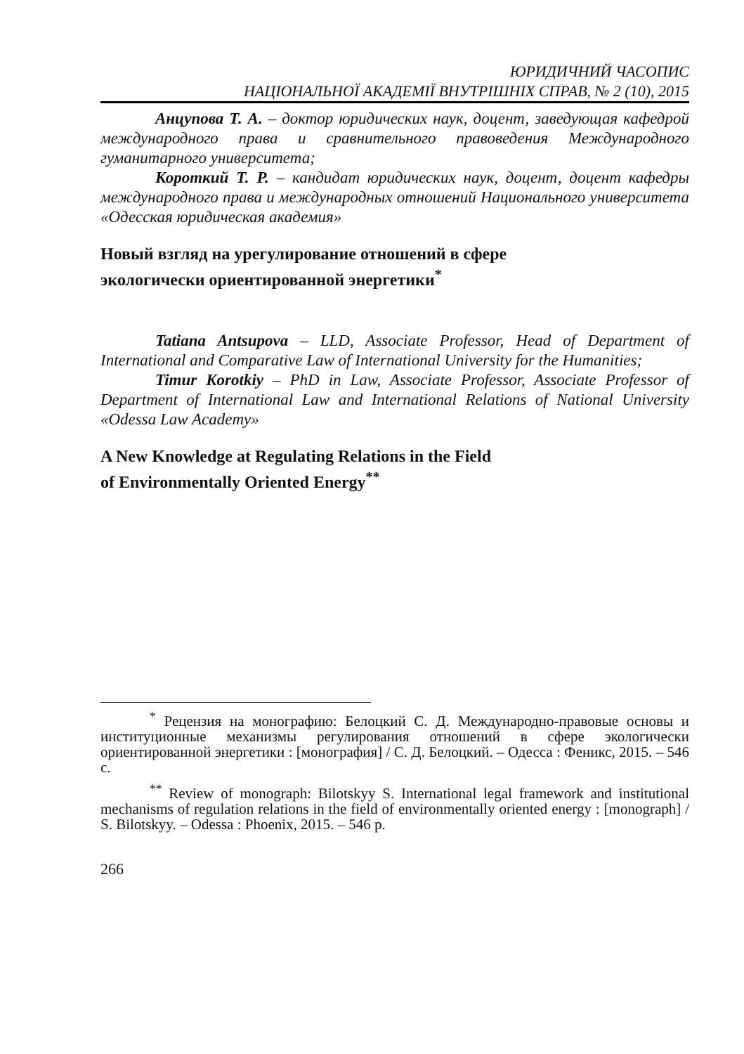ЮРИДИЧНИЙ ЧАСОПИС
НАЦІОНАЛЬНОЇ АКАДЕМІЇ ВНУТРІШНІХ СПРАВ, № 2 (10), 2015
Анцупова Т. А. – доктор юридических наук, доцент, заведующая кафедрой международного права и сравнительного правоведения Международного гуманитарного университета;
Короткий Т. Р. – кандидат юридических наук, доцент, доцент кафедры международного права и международных отношений Национального университета «Одесская юридическая академия»
Новый взгляд на урегулирование отношений в сфере
экологически ориентированной энергетики<sup>*</sup>
Tatiana Antsupova – LLD, Associate Professor, Head of Department of International and Comparative Law of International University for the Humanities;
Timur Korotkiy – PhD in Law, Associate Professor, Associate Professor of Department of International Law and International Relations of National University «Odessa Law Academy»
A New Knowledge at Regulating Relations in the Field
of Environmentally Oriented Energy<sup>**</sup>
<sup>*</sup> Рецензия на монографию: Белоцкий С. Д. Международно-правовые основы и институционные механизмы регулирования отношений в сфере экологически ориентированной энергетики : [монография] / С. Д. Белоцкий. – Одесса : Феникс, 2015. – 546 с.
<sup>**</sup> Review of monograph: Bilotskyy S. International legal framework and institutional mechanisms of regulation relations in the field of environmentally oriented energy : [monograph] / S. Bilotskyy. – Odessa : Phoenix, 2015. – 546 p.
266